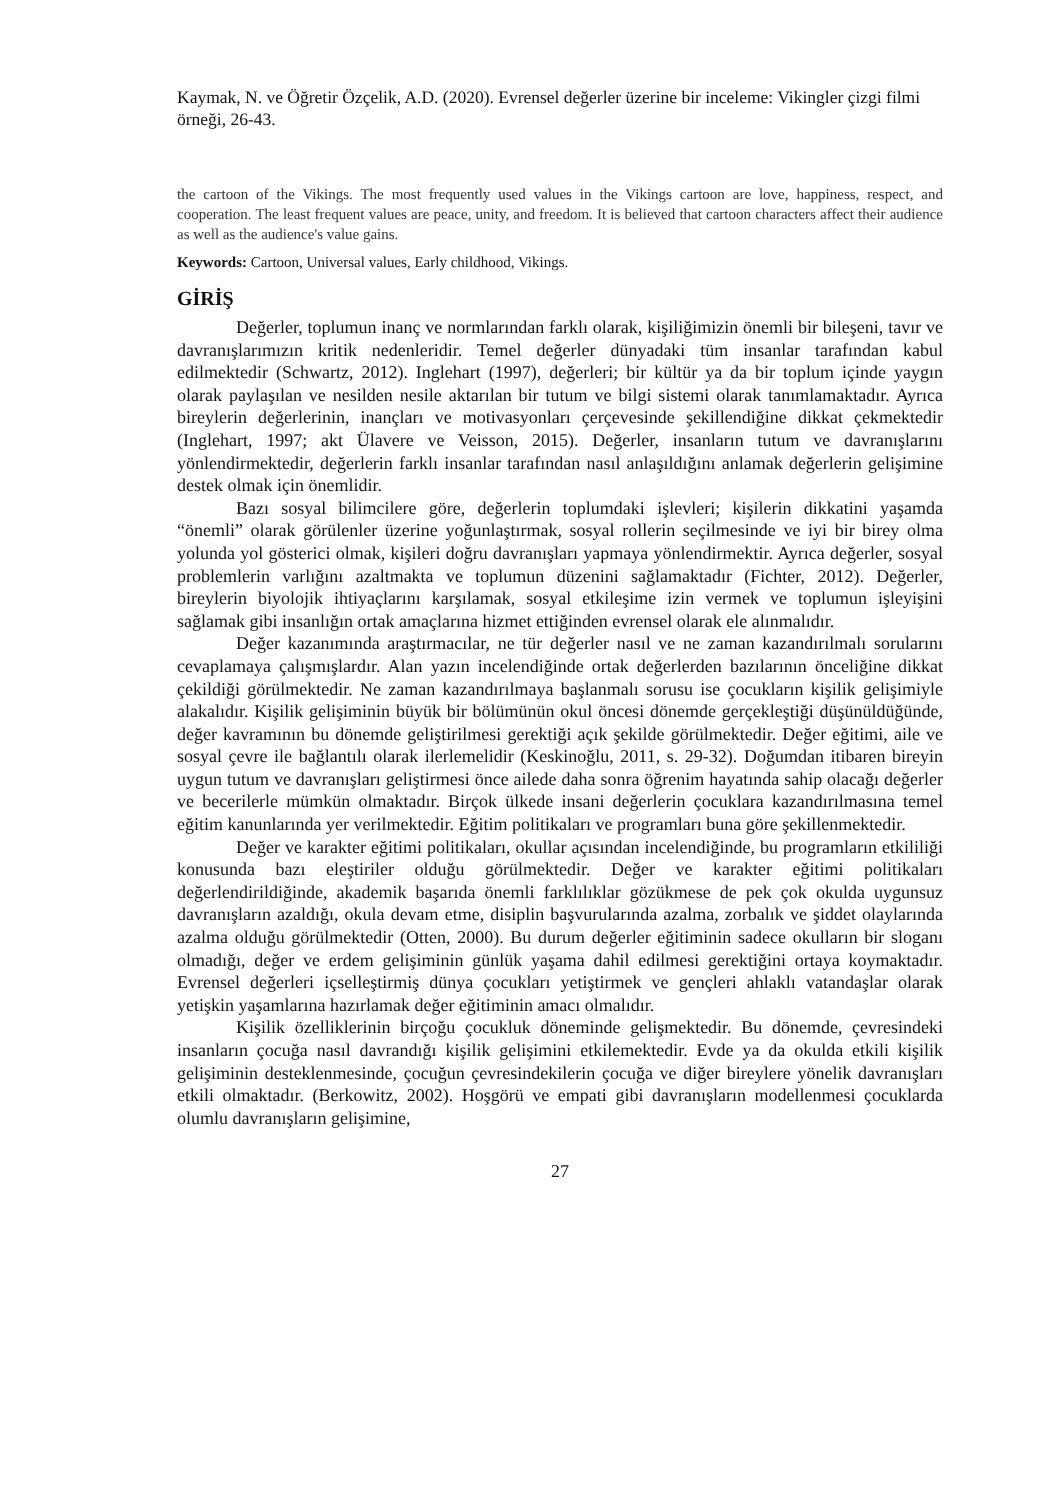Kaymak, N. ve Öğretir Özçelik, A.D. (2020). Evrensel değerler üzerine bir inceleme: Vikingler çizgi filmi örneği, 26-43.
the cartoon of the Vikings. The most frequently used values in the Vikings cartoon are love, happiness, respect, and cooperation. The least frequent values are peace, unity, and freedom. It is believed that cartoon characters affect their audience as well as the audience's value gains.
Keywords: Cartoon, Universal values, Early childhood, Vikings.
GİRİŞ
Değerler, toplumun inanç ve normlarından farklı olarak, kişiliğimizin önemli bir bileşeni, tavır ve davranışlarımızın kritik nedenleridir. Temel değerler dünyadaki tüm insanlar tarafından kabul edilmektedir (Schwartz, 2012). Inglehart (1997), değerleri; bir kültür ya da bir toplum içinde yaygın olarak paylaşılan ve nesilden nesile aktarılan bir tutum ve bilgi sistemi olarak tanımlamaktadır. Ayrıca bireylerin değerlerinin, inançları ve motivasyonları çerçevesinde şekillendiğine dikkat çekmektedir (Inglehart, 1997; akt Ülavere ve Veisson, 2015). Değerler, insanların tutum ve davranışlarını yönlendirmektedir, değerlerin farklı insanlar tarafından nasıl anlaşıldığını anlamak değerlerin gelişimine destek olmak için önemlidir.
Bazı sosyal bilimcilere göre, değerlerin toplumdaki işlevleri; kişilerin dikkatini yaşamda “önemli” olarak görülenler üzerine yoğunlaştırmak, sosyal rollerin seçilmesinde ve iyi bir birey olma yolunda yol gösterici olmak, kişileri doğru davranışları yapmaya yönlendirmektir. Ayrıca değerler, sosyal problemlerin varlığını azaltmakta ve toplumun düzenini sağlamaktadır (Fichter, 2012). Değerler, bireylerin biyolojik ihtiyaçlarını karşılamak, sosyal etkileşime izin vermek ve toplumun işleyişini sağlamak gibi insanlığın ortak amaçlarına hizmet ettiğinden evrensel olarak ele alınmalıdır.
Değer kazanımında araştırmacılar, ne tür değerler nasıl ve ne zaman kazandırılmalı sorularını cevaplamaya çalışmışlardır. Alan yazın incelendiğinde ortak değerlerden bazılarının önceliğine dikkat çekildiği görülmektedir. Ne zaman kazandırılmaya başlanmalı sorusu ise çocukların kişilik gelişimiyle alakalıdır. Kişilik gelişiminin büyük bir bölümünün okul öncesi dönemde gerçekleştiği düşünüldüğünde, değer kavramının bu dönemde geliştirilmesi gerektiği açık şekilde görülmektedir. Değer eğitimi, aile ve sosyal çevre ile bağlantılı olarak ilerlemelidir (Keskinoğlu, 2011, s. 29-32). Doğumdan itibaren bireyin uygun tutum ve davranışları geliştirmesi önce ailede daha sonra öğrenim hayatında sahip olacağı değerler ve becerilerle mümkün olmaktadır. Birçok ülkede insani değerlerin çocuklara kazandırılmasına temel eğitim kanunlarında yer verilmektedir. Eğitim politikaları ve programları buna göre şekillenmektedir.
Değer ve karakter eğitimi politikaları, okullar açısından incelendiğinde, bu programların etkililiği konusunda bazı eleştiriler olduğu görülmektedir. Değer ve karakter eğitimi politikaları değerlendirildiğinde, akademik başarıda önemli farklılıklar gözükmese de pek çok okulda uygunsuz davranışların azaldığı, okula devam etme, disiplin başvurularında azalma, zorbalık ve şiddet olaylarında azalma olduğu görülmektedir (Otten, 2000). Bu durum değerler eğitiminin sadece okulların bir sloganı olmadığı, değer ve erdem gelişiminin günlük yaşama dahil edilmesi gerektiğini ortaya koymaktadır. Evrensel değerleri içselleştirmiş dünya çocukları yetiştirmek ve gençleri ahlaklı vatandaşlar olarak yetişkin yaşamlarına hazırlamak değer eğitiminin amacı olmalıdır.
Kişilik özelliklerinin birçoğu çocukluk döneminde gelişmektedir. Bu dönemde, çevresindeki insanların çocuğa nasıl davrandığı kişilik gelişimini etkilemektedir. Evde ya da okulda etkili kişilik gelişiminin desteklenmesinde, çocuğun çevresindekilerin çocuğa ve diğer bireylere yönelik davranışları etkili olmaktadır. (Berkowitz, 2002). Hoşgörü ve empati gibi davranışların modellenmesi çocuklarda olumlu davranışların gelişimine,
27